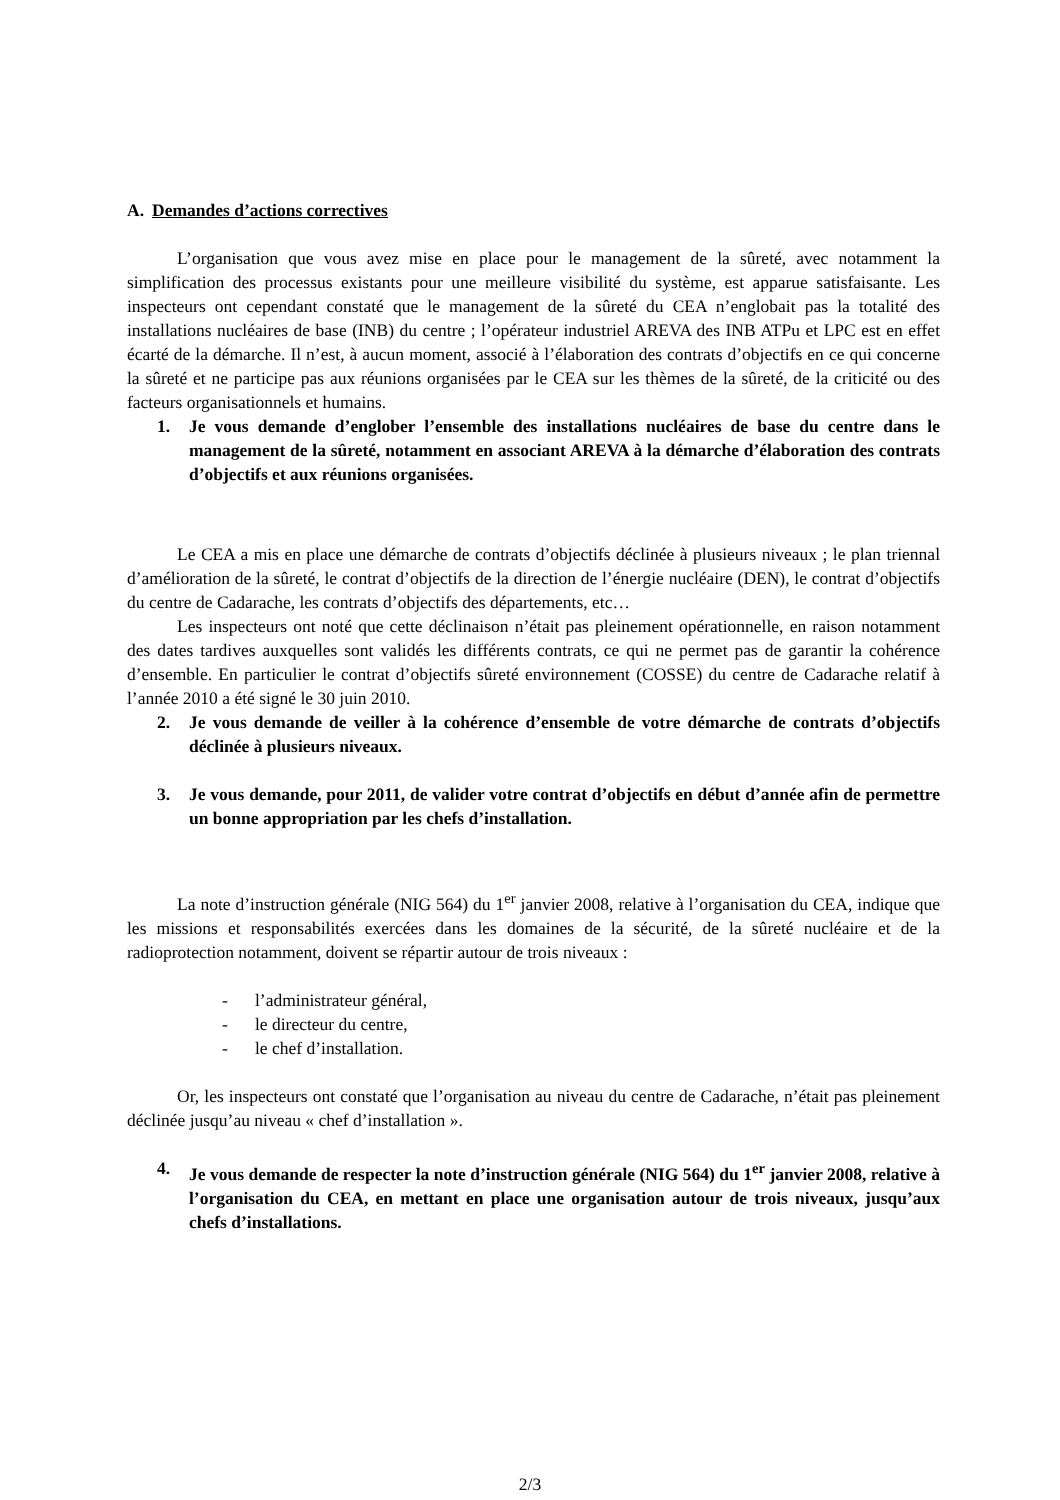A. Demandes d’actions correctives
L’organisation que vous avez mise en place pour le management de la sûreté, avec notamment la simplification des processus existants pour une meilleure visibilité du système, est apparue satisfaisante. Les inspecteurs ont cependant constaté que le management de la sûreté du CEA n’englobait pas la totalité des installations nucléaires de base (INB) du centre ; l’opérateur industriel AREVA des INB ATPu et LPC est en effet écarté de la démarche. Il n’est, à aucun moment, associé à l’élaboration des contrats d’objectifs en ce qui concerne la sûreté et ne participe pas aux réunions organisées par le CEA sur les thèmes de la sûreté, de la criticité ou des facteurs organisationnels et humains.
1. Je vous demande d’englober l’ensemble des installations nucléaires de base du centre dans le management de la sûreté, notamment en associant AREVA à la démarche d’élaboration des contrats d’objectifs et aux réunions organisées.
Le CEA a mis en place une démarche de contrats d’objectifs déclinée à plusieurs niveaux ; le plan triennal d’amélioration de la sûreté, le contrat d’objectifs de la direction de l’énergie nucléaire (DEN), le contrat d’objectifs du centre de Cadarache, les contrats d’objectifs des départements, etc…
Les inspecteurs ont noté que cette déclinaison n’était pas pleinement opérationnelle, en raison notamment des dates tardives auxquelles sont validés les différents contrats, ce qui ne permet pas de garantir la cohérence d’ensemble. En particulier le contrat d’objectifs sûreté environnement (COSSE) du centre de Cadarache relatif à l’année 2010 a été signé le 30 juin 2010.
2. Je vous demande de veiller à la cohérence d’ensemble de votre démarche de contrats d’objectifs déclinée à plusieurs niveaux.
3. Je vous demande, pour 2011, de valider votre contrat d’objectifs en début d’année afin de permettre un bonne appropriation par les chefs d’installation.
La note d’instruction générale (NIG 564) du 1<sup>er</sup> janvier 2008, relative à l’organisation du CEA, indique que les missions et responsabilités exercées dans les domaines de la sécurité, de la sûreté nucléaire et de la radioprotection notamment, doivent se répartir autour de trois niveaux :
- l’administrateur général,
- le directeur du centre,
- le chef d’installation.
Or, les inspecteurs ont constaté que l’organisation au niveau du centre de Cadarache, n’était pas pleinement déclinée jusqu’au niveau « chef d’installation ».
4. Je vous demande de respecter la note d’instruction générale (NIG 564) du 1<sup>er</sup> janvier 2008, relative à l’organisation du CEA, en mettant en place une organisation autour de trois niveaux, jusqu’aux chefs d’installations.
2/3